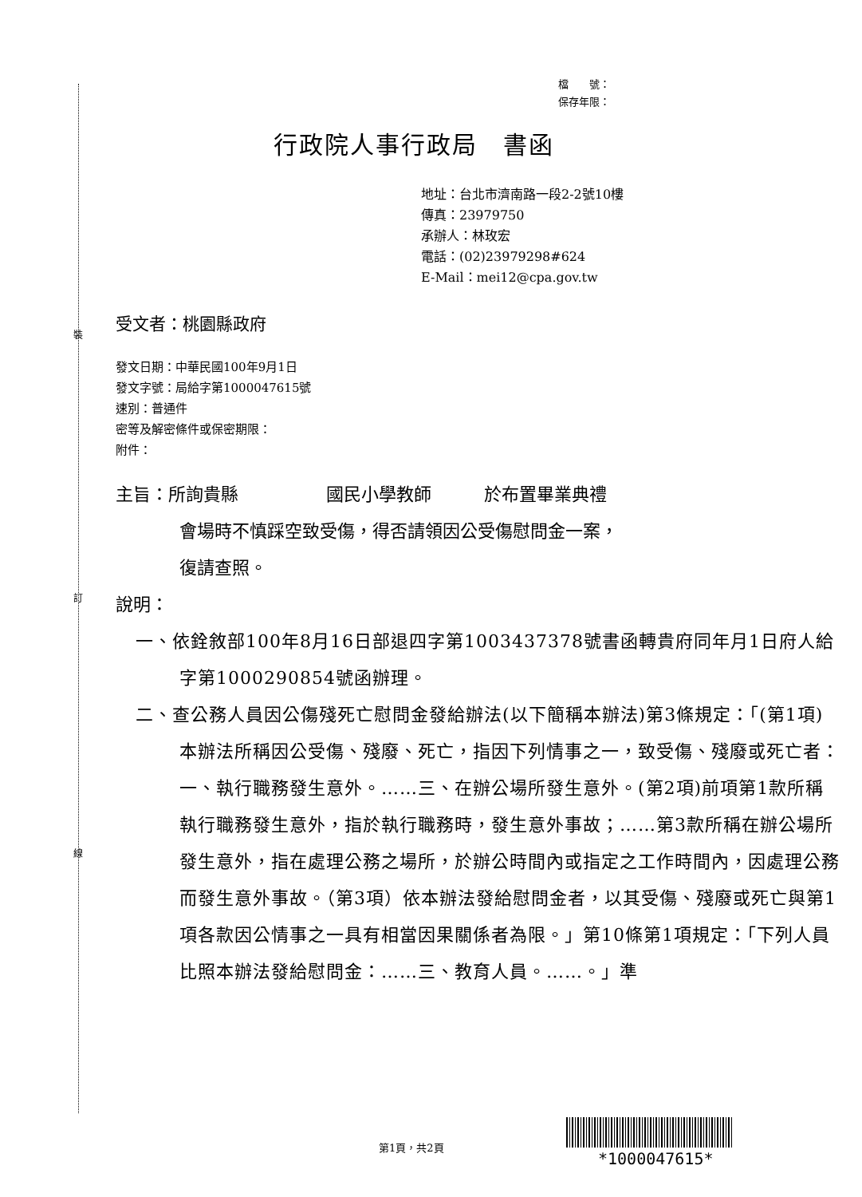裝
訂
線
檔　　號：
保存年限：
行政院人事行政局　書函
地址：台北市濟南路一段2-2號10樓
傳真：23979750
承辦人：林玫宏
電話：(02)23979298#624
E-Mail：mei12@cpa.gov.tw
受文者：桃園縣政府
發文日期：中華民國100年9月1日
發文字號：局給字第1000047615號
速別：普通件
密等及解密條件或保密期限：
附件：
主旨：所詢貴縣　　　　　國民小學教師　　　於布置畢業典禮
會場時不慎踩空致受傷，得否請領因公受傷慰問金一案，
復請查照。
說明：
一、依銓敘部100年8月16日部退四字第1003437378號書函轉貴府同年月1日府人給字第1000290854號函辦理。
二、查公務人員因公傷殘死亡慰問金發給辦法(以下簡稱本辦法)第3條規定：「(第1項)本辦法所稱因公受傷、殘廢、死亡，指因下列情事之一，致受傷、殘廢或死亡者：一、執行職務發生意外。……三、在辦公場所發生意外。(第2項)前項第1款所稱執行職務發生意外，指於執行職務時，發生意外事故；……第3款所稱在辦公場所發生意外，指在處理公務之場所，於辦公時間內或指定之工作時間內，因處理公務而發生意外事故。（第3項）依本辦法發給慰問金者，以其受傷、殘廢或死亡與第1項各款因公情事之一具有相當因果關係者為限。」第10條第1項規定：「下列人員比照本辦法發給慰問金：……三、教育人員。……。」準
第1頁，共2頁
*1000047615*